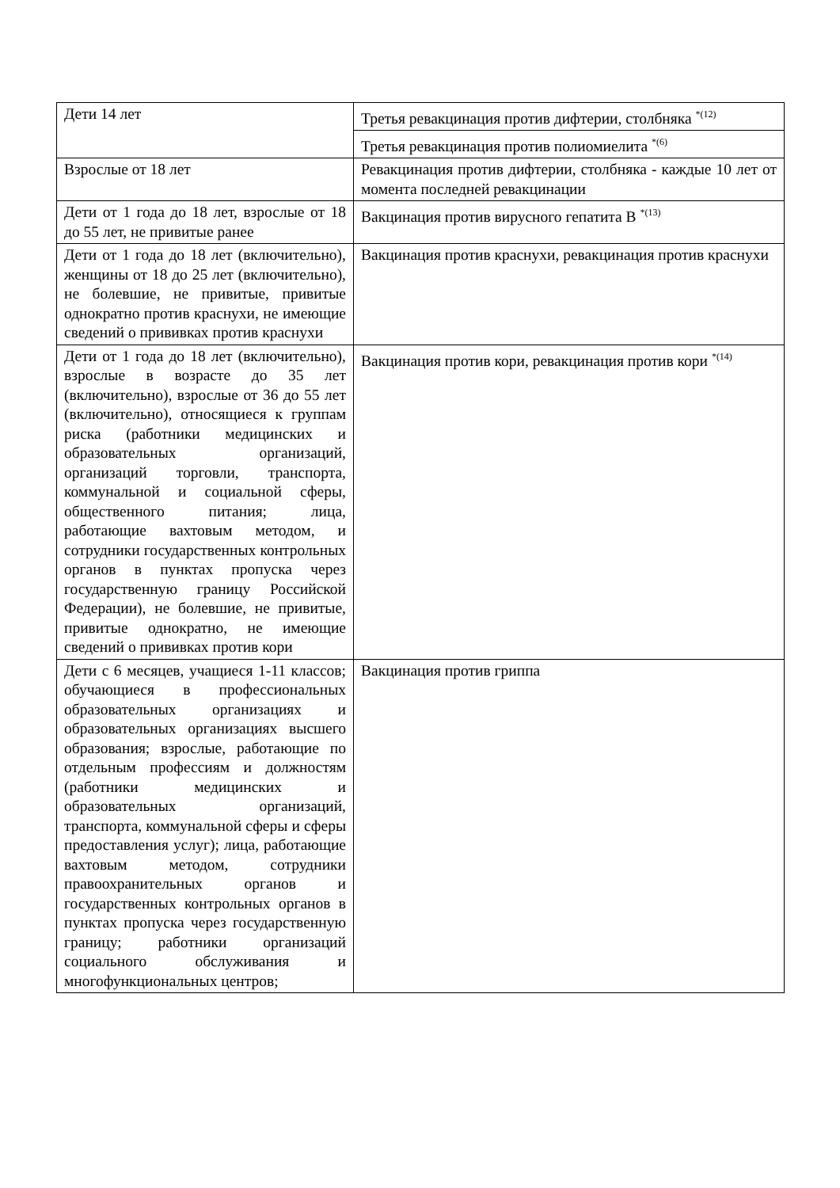| Дети 14 лет | Третья ревакцинация против дифтерии, столбняка <sup>*(12)</sup> |
| | Третья ревакцинация против полиомиелита <sup>*(6)</sup> |
| Взрослые от 18 лет | Ревакцинация против дифтерии, столбняка - каждые 10 лет от момента последней ревакцинации |
| Дети от 1 года до 18 лет, взрослые от 18 до 55 лет, не привитые ранее | Вакцинация против вирусного гепатита В <sup>*(13)</sup> |
| Дети от 1 года до 18 лет (включительно), женщины от 18 до 25 лет (включительно), не болевшие, не привитые, привитые однократно против краснухи, не имеющие сведений о прививках против краснухи | Вакцинация против краснухи, ревакцинация против краснухи |
| Дети от 1 года до 18 лет (включительно), взрослые в возрасте до 35 лет (включительно), взрослые от 36 до 55 лет (включительно), относящиеся к группам риска (работники медицинских и образовательных организаций, организаций торговли, транспорта, коммунальной и социальной сферы, общественного питания; лица, работающие вахтовым методом, и сотрудники государственных контрольных органов в пунктах пропуска через государственную границу Российской Федерации), не болевшие, не привитые, привитые однократно, не имеющие сведений о прививках против кори | Вакцинация против кори, ревакцинация против кори <sup>*(14)</sup> |
| Дети с 6 месяцев, учащиеся 1-11 классов; обучающиеся в профессиональных образовательных организациях и образовательных организациях высшего образования; взрослые, работающие по отдельным профессиям и должностям (работники медицинских и образовательных организаций, транспорта, коммунальной сферы и сферы предоставления услуг); лица, работающие вахтовым методом, сотрудники правоохранительных органов и государственных контрольных органов в пунктах пропуска через государственную границу; работники организаций социального обслуживания и многофункциональных центров; | Вакцинация против гриппа |